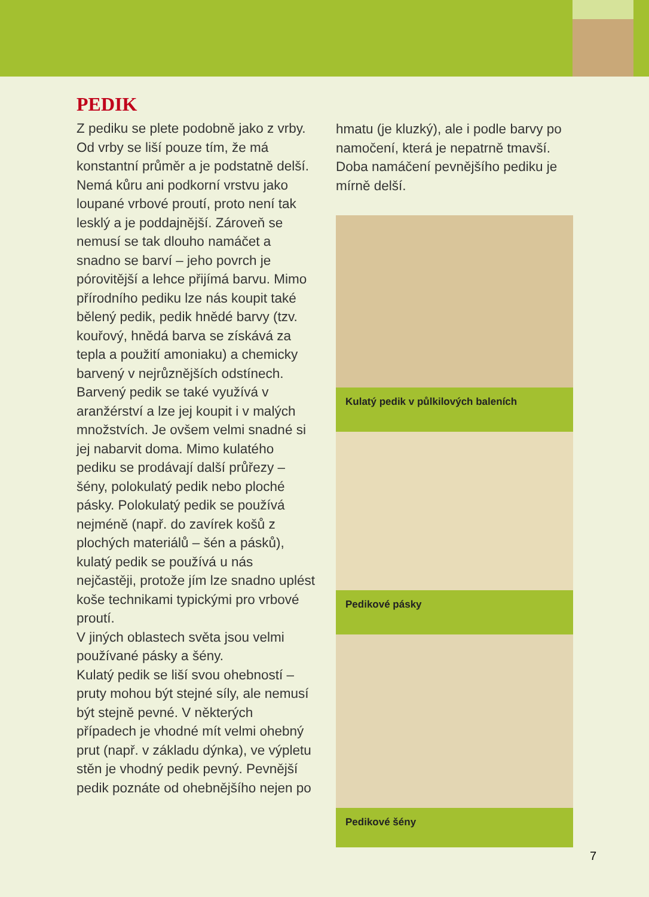PEDIK
Z pediku se plete podobně jako z vrby. Od vrby se liší pouze tím, že má konstantní průměr a je podstatně delší. Nemá kůru ani podkorní vrstvu jako loupané vrbové proutí, proto není tak lesklý a je poddajnější. Zároveň se nemusí se tak dlouho namáčet a snadno se barví – jeho povrch je pórovitější a lehce přijímá barvu. Mimo přírodního pediku lze nás koupit také bělený pedik, pedik hnědé barvy (tzv. kouřový, hnědá barva se získává za tepla a použití amoniaku) a chemicky barvený v nejrůznějších odstínech. Barvený pedik se také využívá v aranžérství a lze jej koupit i v malých množstvích. Je ovšem velmi snadné si jej nabarvit doma. Mimo kulatého pediku se prodávají další průřezy – šény, polokulatý pedik nebo ploché pásky. Polokulatý pedik se používá nejméně (např. do zavírek košů z plochých materiálů – šén a pásků), kulatý pedik se používá u nás nejčastěji, protože jím lze snadno uplést koše technikami typickými pro vrbové proutí.
V jiných oblastech světa jsou velmi používané pásky a šény.
Kulatý pedik se liší svou ohebností – pruty mohou být stejné síly, ale nemusí být stejně pevné. V některých případech je vhodné mít velmi ohebný prut (např. v základu dýnka), ve výpletu stěn je vhodný pedik pevný. Pevnější pedik poznáte od ohebnějšího nejen po
hmatu (je kluzký), ale i podle barvy po namočení, která je nepatrně tmavší. Doba namáčení pevnějšího pediku je mírně delší.
Kulatý pedik v půlkilových baleních
Pedikové pásky
Pedikové šény
7